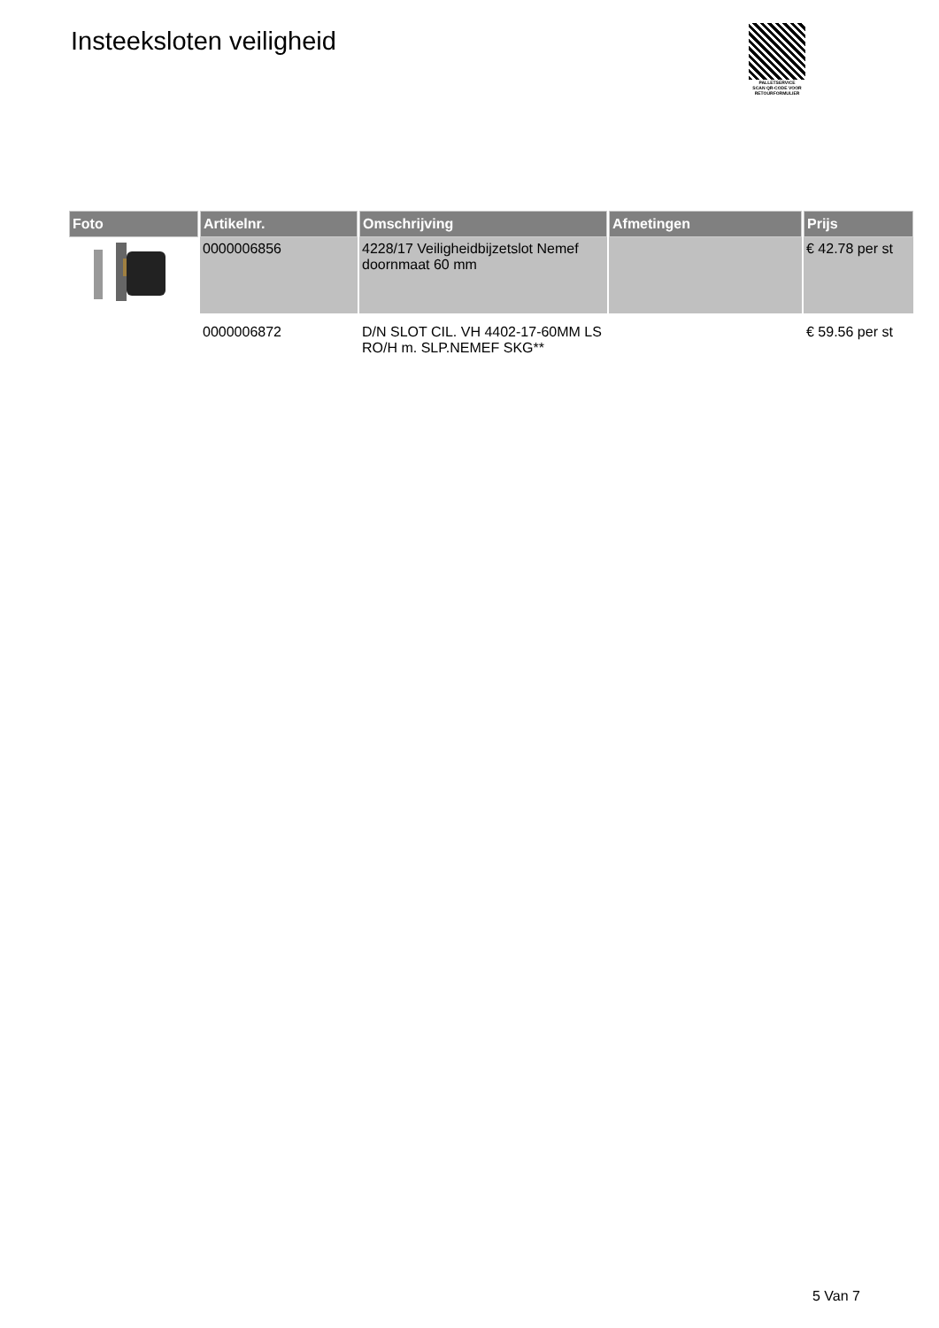Insteeksloten veiligheid
PALLETSERVICE
SCAN QR-CODE VOOR
RETOURFORMULIER
| Foto | Artikelnr. | Omschrijving | Afmetingen | Prijs |
| --- | --- | --- | --- | --- |
| | 0000006856 | 4228/17 Veiligheidbijzetslot Nemef doornmaat 60 mm | | € 42.78 per st |
| | 0000006872 | D/N SLOT CIL. VH 4402-17-60MM LS RO/H m. SLP.NEMEF SKG** | | € 59.56 per st |
5 Van 7